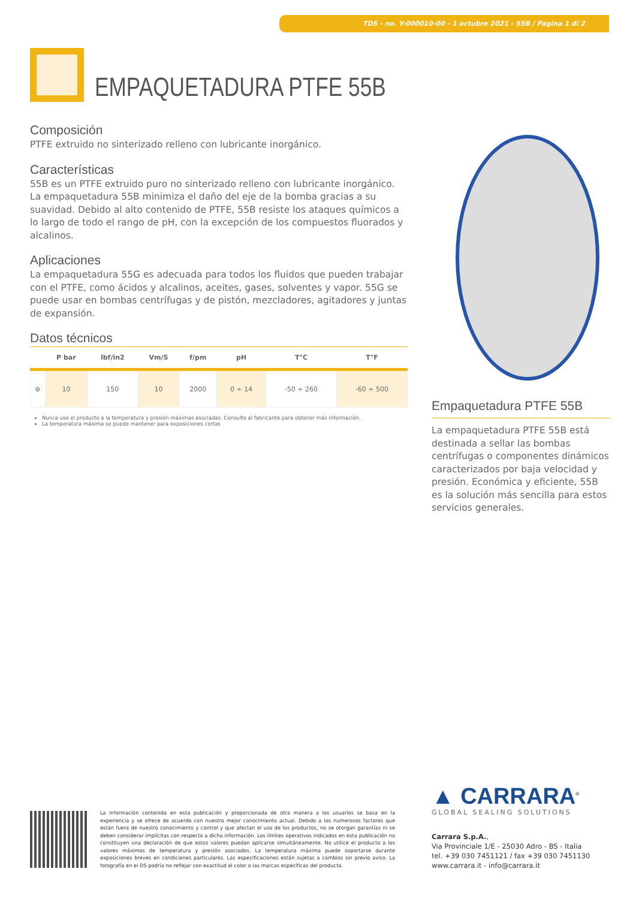TDS - no. Y-000010-00 - 1 octubre 2021 - 55B / Pagina 1 di 2
EMPAQUETADURA PTFE 55B
Composición
PTFE extruido no sinterizado relleno con lubricante inorgánico.
Características
55B es un PTFE extruido puro no sinterizado relleno con lubricante inorgánico. La empaquetadura 55B minimiza el daño del eje de la bomba gracias a su suavidad. Debido al alto contenido de PTFE, 55B resiste los ataques químicos a lo largo de todo el rango de pH, con la excepción de los compuestos fluorados y alcalinos.
Aplicaciones
La empaquetadura 55G es adecuada para todos los fluidos que pueden trabajar con el PTFE, como ácidos y alcalinos, aceites, gases, solventes y vapor. 55G se puede usar en bombas centrífugas y de pistón, mezcladores, agitadores y juntas de expansión.
Datos técnicos
| | P bar | lbf/in2 | Vm/S | f/pm | pH | T°C | T°F |
| --- | --- | --- | --- | --- | --- | --- | --- |
| ⊛ | 10 | 150 | 10 | 2000 | 0 ÷ 14 | -50 ÷ 260 | -60 ÷ 500 |
Nunca use el producto a la temperatura y presión máximas asociadas. Consulte al fabricante para obtener más información.
La temperatura máxima se puede mantener para exposiciones cortas
Empaquetadura PTFE 55B
La empaquetadura PTFE 55B está destinada a sellar las bombas centrífugas o componentes dinámicos caracterizados por baja velocidad y presión. Económica y eficiente, 55B es la solución más sencilla para estos servicios generales.
La información contenida en esta publicación y proporcionada de otra manera a los usuarios se basa en la experiencia y se ofrece de acuerdo con nuestro mejor conocimiento actual. Debido a los numerosos factores que están fuera de nuestro conocimiento y control y que afectan el uso de los productos, no se otorgan garantías ni se deben considerar implícitas con respecto a dicha información. Los límites operativos indicados en esta publicación no constituyen una declaración de que estos valores puedan aplicarse simultáneamente. No utilice el producto a los valores máximos de temperatura y presión asociados. La temperatura máxima puede soportarse durante exposiciones breves en condiciones particulares. Las especificaciones están sujetas a cambios sin previo aviso. La fotografía en el DS podría no reflejar con exactitud el color o las marcas específicas del producto.
▲ CARRARA<sup>®</sup>
GLOBAL SEALING SOLUTIONS
Carrara S.p.A.,
Via Provinciale 1/E - 25030 Adro - BS - Italia
tel. +39 030 7451121 / fax +39 030 7451130
www.carrara.it - info@carrara.it